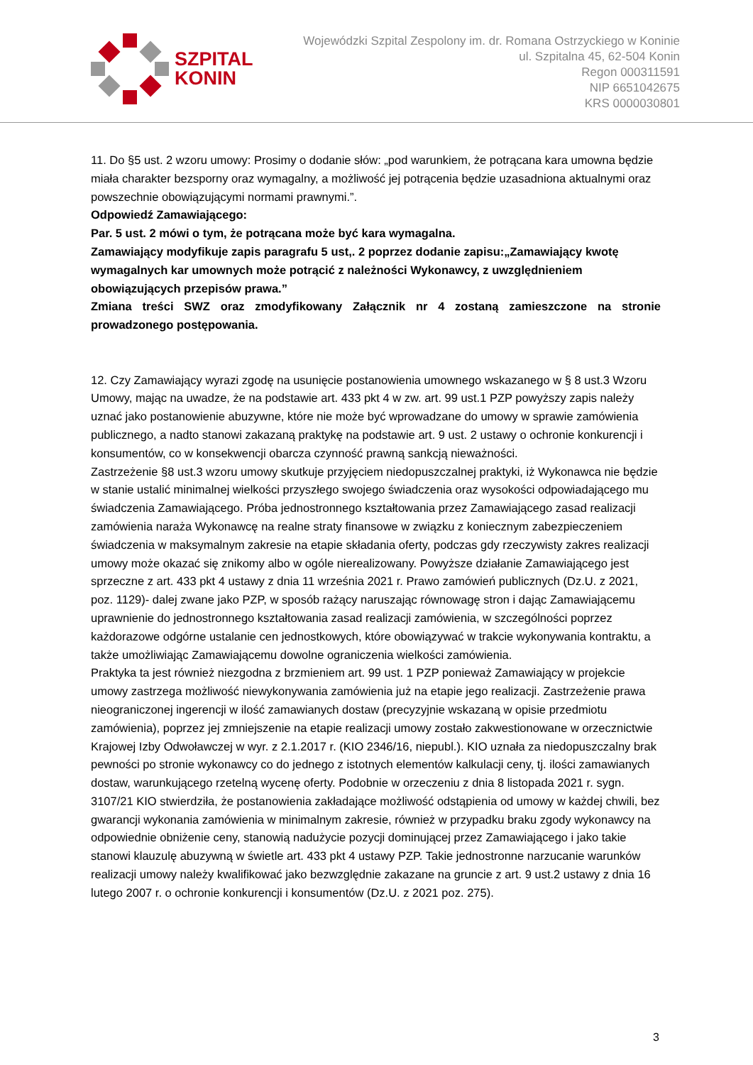SZPITAL
KONIN
Wojewódzki Szpital Zespolony im. dr. Romana Ostrzyckiego w Koninie
ul. Szpitalna 45, 62-504 Konin
Regon 000311591
NIP 6651042675
KRS 0000030801
11. Do §5 ust. 2 wzoru umowy: Prosimy o dodanie słów: „pod warunkiem, że potrącana kara umowna będzie miała charakter bezsporny oraz wymagalny, a możliwość jej potrącenia będzie uzasadniona aktualnymi oraz powszechnie obowiązującymi normami prawnymi.”.
Odpowiedź Zamawiającego:
Par. 5 ust. 2 mówi o tym, że potrącana może być kara wymagalna.
Zamawiający modyfikuje zapis paragrafu 5 ust,. 2 poprzez dodanie zapisu:„Zamawiający kwotę wymagalnych kar umownych może potrącić z należności Wykonawcy, z uwzględnieniem obowiązujących przepisów prawa.”
Zmiana treści SWZ oraz zmodyfikowany Załącznik nr 4 zostaną zamieszczone na stronie prowadzonego postępowania.
12. Czy Zamawiający wyrazi zgodę na usunięcie postanowienia umownego wskazanego w § 8 ust.3 Wzoru Umowy, mając na uwadze, że na podstawie art. 433 pkt 4 w zw. art. 99 ust.1 PZP powyższy zapis należy uznać jako postanowienie abuzywne, które nie może być wprowadzane do umowy w sprawie zamówienia publicznego, a nadto stanowi zakazaną praktykę na podstawie art. 9 ust. 2 ustawy o ochronie konkurencji i konsumentów, co w konsekwencji obarcza czynność prawną sankcją nieważności.
Zastrzeżenie §8 ust.3 wzoru umowy skutkuje przyjęciem niedopuszczalnej praktyki, iż Wykonawca nie będzie w stanie ustalić minimalnej wielkości przyszłego swojego świadczenia oraz wysokości odpowiadającego mu świadczenia Zamawiającego. Próba jednostronnego kształtowania przez Zamawiającego zasad realizacji zamówienia naraża Wykonawcę na realne straty finansowe w związku z koniecznym zabezpieczeniem świadczenia w maksymalnym zakresie na etapie składania oferty, podczas gdy rzeczywisty zakres realizacji umowy może okazać się znikomy albo w ogóle nierealizowany. Powyższe działanie Zamawiającego jest sprzeczne z art. 433 pkt 4 ustawy z dnia 11 września 2021 r. Prawo zamówień publicznych (Dz.U. z 2021, poz. 1129)- dalej zwane jako PZP, w sposób rażący naruszając równowagę stron i dając Zamawiającemu uprawnienie do jednostronnego kształtowania zasad realizacji zamówienia, w szczególności poprzez każdorazowe odgórne ustalanie cen jednostkowych, które obowiązywać w trakcie wykonywania kontraktu, a także umożliwiając Zamawiającemu dowolne ograniczenia wielkości zamówienia.
Praktyka ta jest również niezgodna z brzmieniem art. 99 ust. 1 PZP ponieważ Zamawiający w projekcie umowy zastrzega możliwość niewykonywania zamówienia już na etapie jego realizacji. Zastrzeżenie prawa nieograniczonej ingerencji w ilość zamawianych dostaw (precyzyjnie wskazaną w opisie przedmiotu zamówienia), poprzez jej zmniejszenie na etapie realizacji umowy zostało zakwestionowane w orzecznictwie Krajowej Izby Odwoławczej w wyr. z 2.1.2017 r. (KIO 2346/16, niepubl.). KIO uznała za niedopuszczalny brak pewności po stronie wykonawcy co do jednego z istotnych elementów kalkulacji ceny, tj. ilości zamawianych dostaw, warunkującego rzetelną wycenę oferty. Podobnie w orzeczeniu z dnia 8 listopada 2021 r. sygn. 3107/21 KIO stwierdziła, że postanowienia zakładające możliwość odstąpienia od umowy w każdej chwili, bez gwarancji wykonania zamówienia w minimalnym zakresie, również w przypadku braku zgody wykonawcy na odpowiednie obniżenie ceny, stanowią nadużycie pozycji dominującej przez Zamawiającego i jako takie stanowi klauzulę abuzywną w świetle art. 433 pkt 4 ustawy PZP. Takie jednostronne narzucanie warunków realizacji umowy należy kwalifikować jako bezwzględnie zakazane na gruncie z art. 9 ust.2 ustawy z dnia 16 lutego 2007 r. o ochronie konkurencji i konsumentów (Dz.U. z 2021 poz. 275).
3